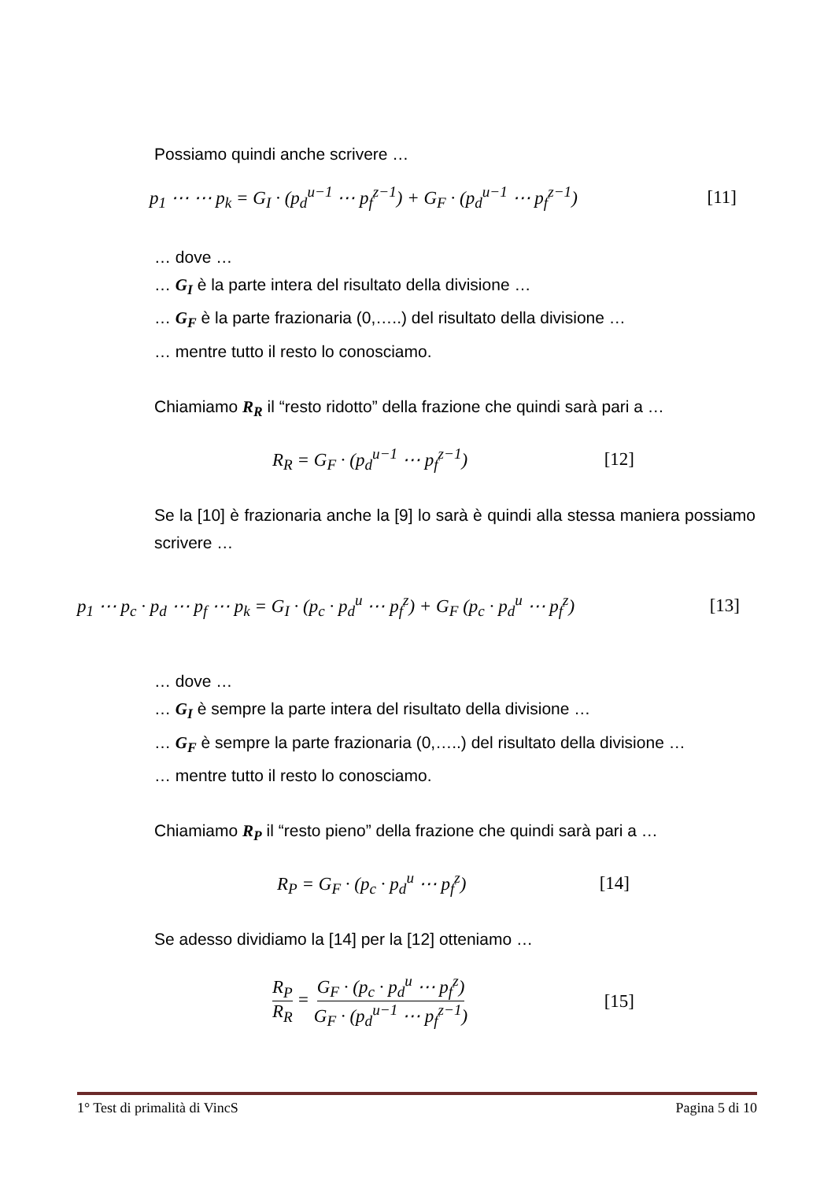Possiamo quindi anche scrivere …
p<sub>1</sub> ⋯ ⋯ p<sub>k</sub> = G<sub>I</sub> · (p<sub>d</sub><sup>u−1</sup> ⋯ p<sub>f</sub><sup>z−1</sup>) + G<sub>F</sub> · (p<sub>d</sub><sup>u−1</sup> ⋯ p<sub>f</sub><sup>z−1</sup>) [11]
… dove …
… G<sub>I</sub> è la parte intera del risultato della divisione …
… G<sub>F</sub> è la parte frazionaria (0,…..) del risultato della divisione …
… mentre tutto il resto lo conosciamo.
Chiamiamo R<sub>R</sub> il “resto ridotto” della frazione che quindi sarà pari a …
R<sub>R</sub> = G<sub>F</sub> · (p<sub>d</sub><sup>u−1</sup> ⋯ p<sub>f</sub><sup>z−1</sup>) [12]
Se la [10] è frazionaria anche la [9] lo sarà è quindi alla stessa maniera possiamo scrivere …
p<sub>1</sub> ⋯ p<sub>c</sub> · p<sub>d</sub> ⋯ p<sub>f</sub> ⋯ p<sub>k</sub> = G<sub>I</sub> · (p<sub>c</sub> · p<sub>d</sub><sup>u</sup> ⋯ p<sub>f</sub><sup>z</sup>) + G<sub>F</sub> (p<sub>c</sub> · p<sub>d</sub><sup>u</sup> ⋯ p<sub>f</sub><sup>z</sup>) [13]
… dove …
… G<sub>I</sub> è sempre la parte intera del risultato della divisione …
… G<sub>F</sub> è sempre la parte frazionaria (0,…..) del risultato della divisione …
… mentre tutto il resto lo conosciamo.
Chiamiamo R<sub>P</sub> il “resto pieno” della frazione che quindi sarà pari a …
R<sub>P</sub> = G<sub>F</sub> · (p<sub>c</sub> · p<sub>d</sub><sup>u</sup> ⋯ p<sub>f</sub><sup>z</sup>) [14]
Se adesso dividiamo la [14] per la [12] otteniamo …
R<sub>P</sub> R<sub>R</sub> = G<sub>F</sub> · (p<sub>c</sub> · p<sub>d</sub><sup>u</sup> ⋯ p<sub>f</sub><sup>z</sup>) G<sub>F</sub> · (p<sub>d</sub><sup>u−1</sup> ⋯ p<sub>f</sub><sup>z−1</sup>) [15]
1° Test di primalità di VincS Pagina 5 di 10